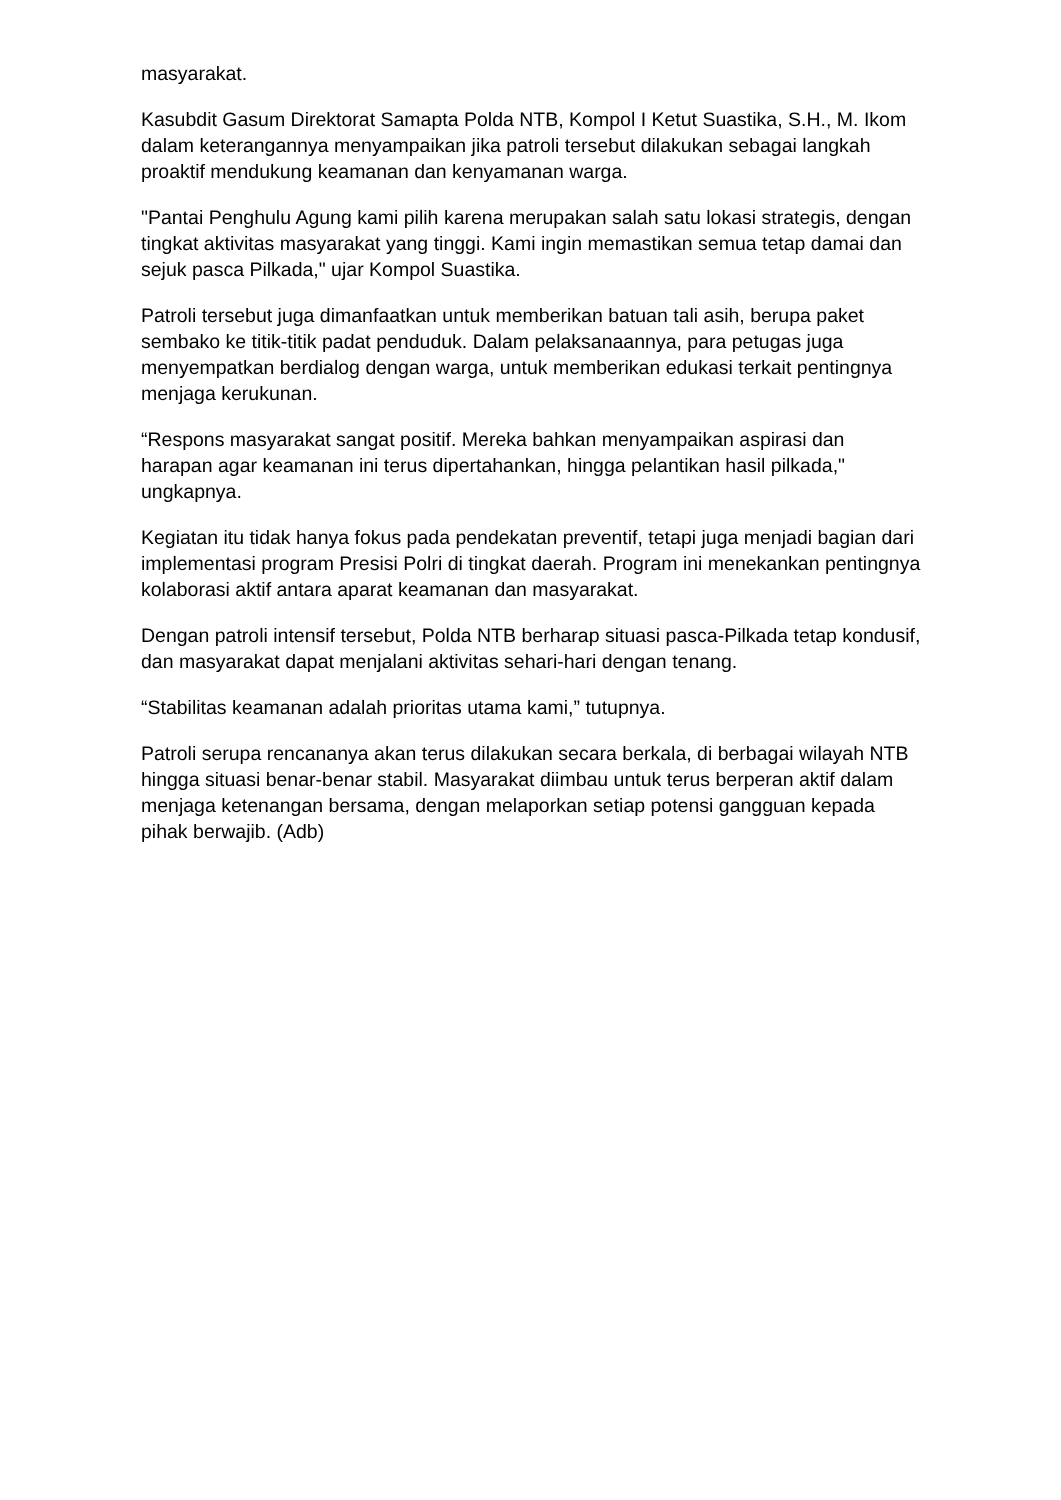masyarakat.
Kasubdit Gasum Direktorat Samapta Polda NTB, Kompol I Ketut Suastika, S.H., M. Ikom dalam keterangannya menyampaikan jika patroli tersebut dilakukan sebagai langkah proaktif mendukung keamanan dan kenyamanan warga.
"Pantai Penghulu Agung kami pilih karena merupakan salah satu lokasi strategis, dengan tingkat aktivitas masyarakat yang tinggi. Kami ingin memastikan semua tetap damai dan sejuk pasca Pilkada," ujar Kompol Suastika.
Patroli tersebut juga dimanfaatkan untuk memberikan batuan tali asih, berupa paket sembako ke titik-titik padat penduduk. Dalam pelaksanaannya, para petugas juga menyempatkan berdialog dengan warga, untuk memberikan edukasi terkait pentingnya menjaga kerukunan.
“Respons masyarakat sangat positif. Mereka bahkan menyampaikan aspirasi dan harapan agar keamanan ini terus dipertahankan, hingga pelantikan hasil pilkada," ungkapnya.
Kegiatan itu tidak hanya fokus pada pendekatan preventif, tetapi juga menjadi bagian dari implementasi program Presisi Polri di tingkat daerah. Program ini menekankan pentingnya kolaborasi aktif antara aparat keamanan dan masyarakat.
Dengan patroli intensif tersebut, Polda NTB berharap situasi pasca-Pilkada tetap kondusif, dan masyarakat dapat menjalani aktivitas sehari-hari dengan tenang.
“Stabilitas keamanan adalah prioritas utama kami,” tutupnya.
Patroli serupa rencananya akan terus dilakukan secara berkala, di berbagai wilayah NTB hingga situasi benar-benar stabil. Masyarakat diimbau untuk terus berperan aktif dalam menjaga ketenangan bersama, dengan melaporkan setiap potensi gangguan kepada pihak berwajib. (Adb)